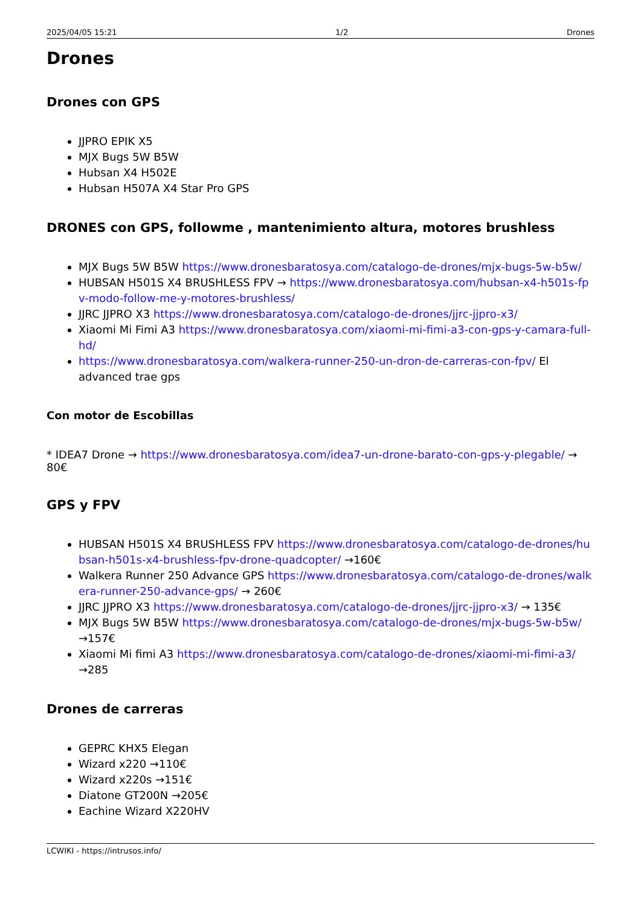2025/04/05 15:21 1/2 Drones
Drones
Drones con GPS
JJPRO EPIK X5
MJX Bugs 5W B5W
Hubsan X4 H502E
Hubsan H507A X4 Star Pro GPS
DRONES con GPS, followme , mantenimiento altura, motores brushless
MJX Bugs 5W B5W https://www.dronesbaratosya.com/catalogo-de-drones/mjx-bugs-5w-b5w/
HUBSAN H501S X4 BRUSHLESS FPV → https://www.dronesbaratosya.com/hubsan-x4-h501s-fpv-modo-follow-me-y-motores-brushless/
JJRC JJPRO X3 https://www.dronesbaratosya.com/catalogo-de-drones/jjrc-jjpro-x3/
Xiaomi Mi Fimi A3 https://www.dronesbaratosya.com/xiaomi-mi-fimi-a3-con-gps-y-camara-full-hd/
https://www.dronesbaratosya.com/walkera-runner-250-un-dron-de-carreras-con-fpv/ El advanced trae gps
Con motor de Escobillas
* IDEA7 Drone → https://www.dronesbaratosya.com/idea7-un-drone-barato-con-gps-y-plegable/ → 80€
GPS y FPV
HUBSAN H501S X4 BRUSHLESS FPV https://www.dronesbaratosya.com/catalogo-de-drones/hubsan-h501s-x4-brushless-fpv-drone-quadcopter/ →160€
Walkera Runner 250 Advance GPS https://www.dronesbaratosya.com/catalogo-de-drones/walkera-runner-250-advance-gps/ → 260€
JJRC JJPRO X3 https://www.dronesbaratosya.com/catalogo-de-drones/jjrc-jjpro-x3/ → 135€
MJX Bugs 5W B5W https://www.dronesbaratosya.com/catalogo-de-drones/mjx-bugs-5w-b5w/ →157€
Xiaomi Mi fimi A3 https://www.dronesbaratosya.com/catalogo-de-drones/xiaomi-mi-fimi-a3/ →285
Drones de carreras
GEPRC KHX5 Elegan
Wizard x220 →110€
Wizard x220s →151€
Diatone GT200N →205€
Eachine Wizard X220HV
LCWIKI - https://intrusos.info/